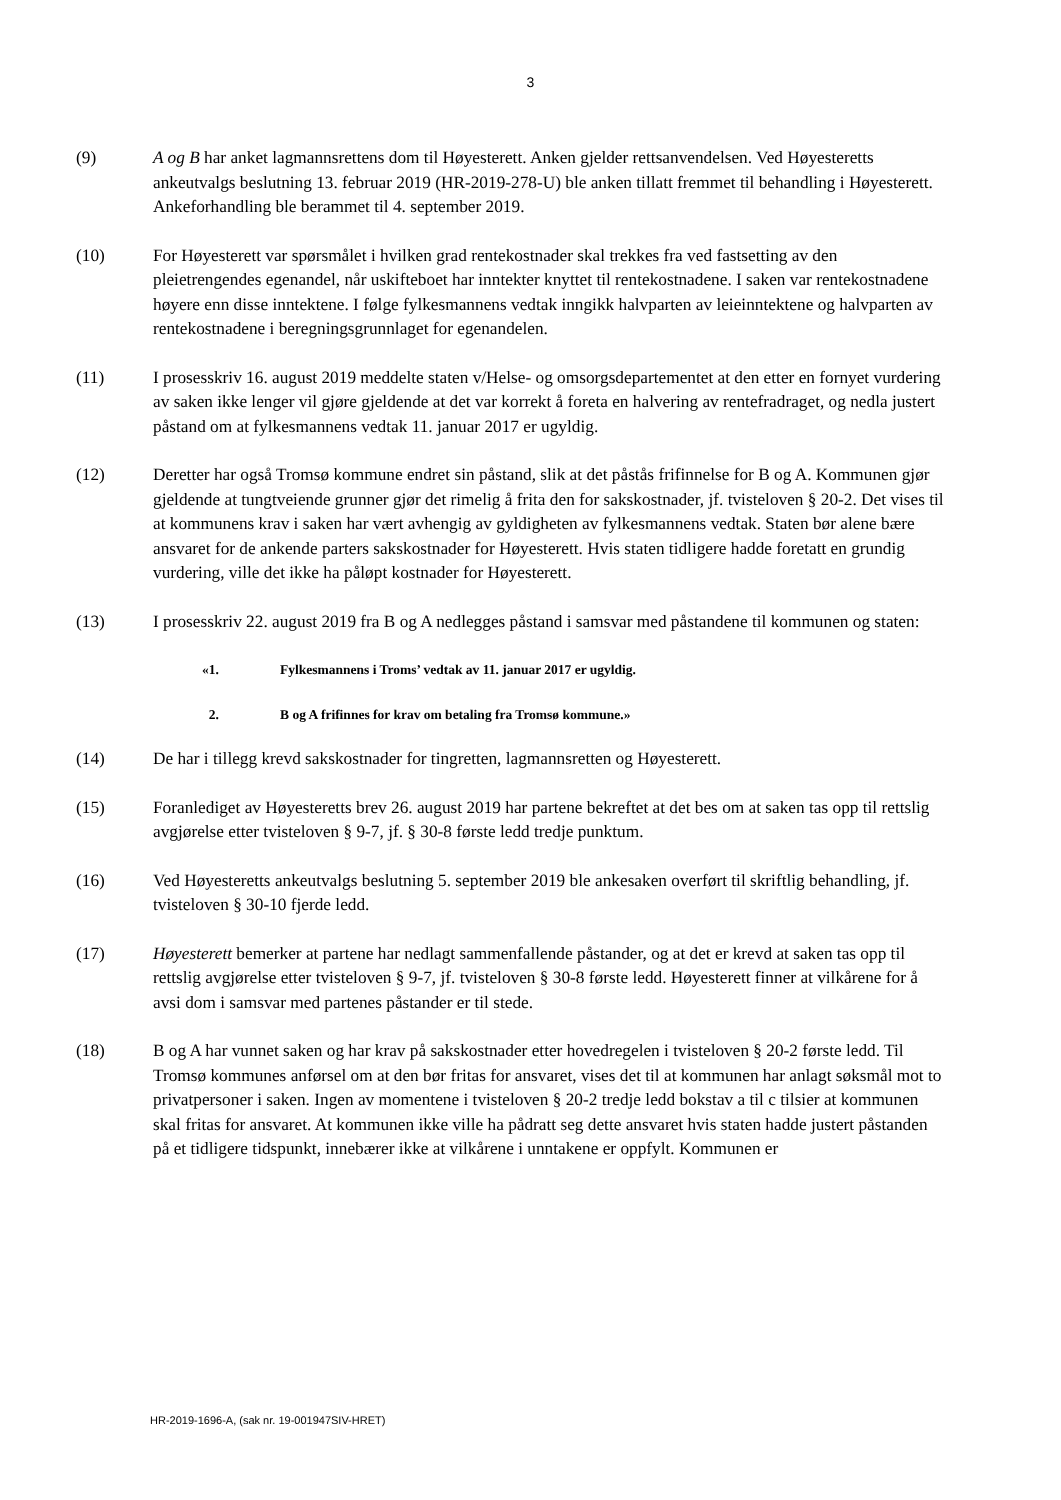3
(9) A og B har anket lagmannsrettens dom til Høyesterett. Anken gjelder rettsanvendelsen. Ved Høyesteretts ankeutvalgs beslutning 13. februar 2019 (HR-2019-278-U) ble anken tillatt fremmet til behandling i Høyesterett. Ankeforhandling ble berammet til 4. september 2019.
(10) For Høyesterett var spørsmålet i hvilken grad rentekostnader skal trekkes fra ved fastsetting av den pleietrengendes egenandel, når uskifteboet har inntekter knyttet til rentekostnadene. I saken var rentekostnadene høyere enn disse inntektene. I følge fylkesmannens vedtak inngikk halvparten av leieinntektene og halvparten av rentekostnadene i beregningsgrunnlaget for egenandelen.
(11) I prosesskriv 16. august 2019 meddelte staten v/Helse- og omsorgsdepartementet at den etter en fornyet vurdering av saken ikke lenger vil gjøre gjeldende at det var korrekt å foreta en halvering av rentefradraget, og nedla justert påstand om at fylkesmannens vedtak 11. januar 2017 er ugyldig.
(12) Deretter har også Tromsø kommune endret sin påstand, slik at det påstås frifinnelse for B og A. Kommunen gjør gjeldende at tungtveiende grunner gjør det rimelig å frita den for sakskostnader, jf. tvisteloven § 20-2. Det vises til at kommunens krav i saken har vært avhengig av gyldigheten av fylkesmannens vedtak. Staten bør alene bære ansvaret for de ankende parters sakskostnader for Høyesterett. Hvis staten tidligere hadde foretatt en grundig vurdering, ville det ikke ha påløpt kostnader for Høyesterett.
(13) I prosesskriv 22. august 2019 fra B og A nedlegges påstand i samsvar med påstandene til kommunen og staten:
«1. Fylkesmannens i Troms’ vedtak av 11. januar 2017 er ugyldig.
2. B og A frifinnes for krav om betaling fra Tromsø kommune.»
(14) De har i tillegg krevd sakskostnader for tingretten, lagmannsretten og Høyesterett.
(15) Foranlediget av Høyesteretts brev 26. august 2019 har partene bekreftet at det bes om at saken tas opp til rettslig avgjørelse etter tvisteloven § 9-7, jf. § 30-8 første ledd tredje punktum.
(16) Ved Høyesteretts ankeutvalgs beslutning 5. september 2019 ble ankesaken overført til skriftlig behandling, jf. tvisteloven § 30-10 fjerde ledd.
(17) Høyesterett bemerker at partene har nedlagt sammenfallende påstander, og at det er krevd at saken tas opp til rettslig avgjørelse etter tvisteloven § 9-7, jf. tvisteloven § 30-8 første ledd. Høyesterett finner at vilkårene for å avsi dom i samsvar med partenes påstander er til stede.
(18) B og A har vunnet saken og har krav på sakskostnader etter hovedregelen i tvisteloven § 20-2 første ledd. Til Tromsø kommunes anførsel om at den bør fritas for ansvaret, vises det til at kommunen har anlagt søksmål mot to privatpersoner i saken. Ingen av momentene i tvisteloven § 20-2 tredje ledd bokstav a til c tilsier at kommunen skal fritas for ansvaret. At kommunen ikke ville ha pådratt seg dette ansvaret hvis staten hadde justert påstanden på et tidligere tidspunkt, innebærer ikke at vilkårene i unntakene er oppfylt. Kommunen er
HR-2019-1696-A, (sak nr. 19-001947SIV-HRET)